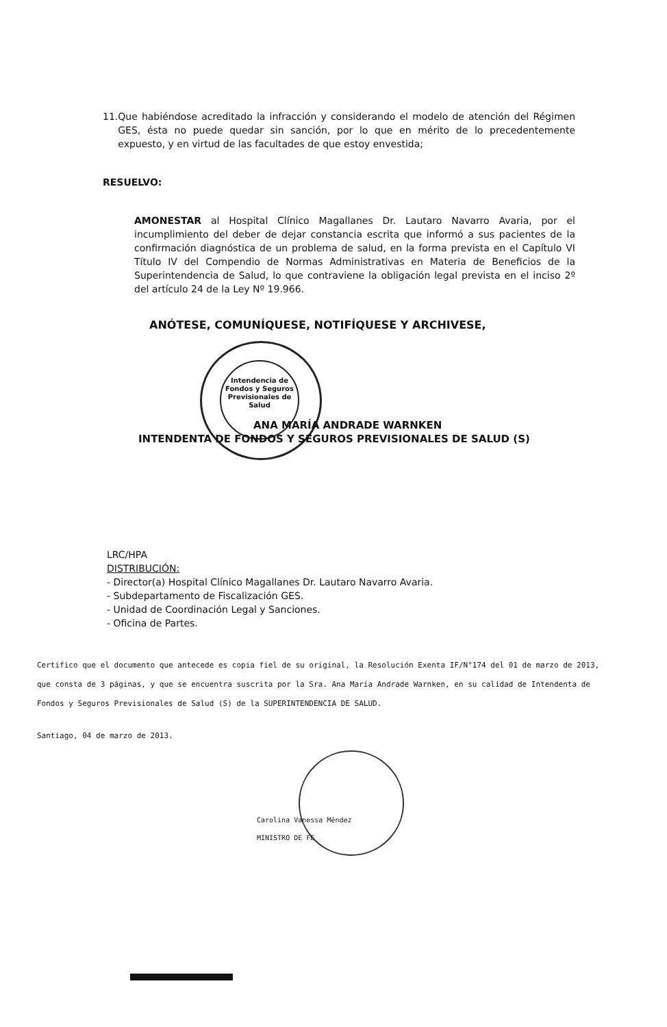11. Que habiéndose acreditado la infracción y considerando el modelo de atención del Régimen GES, ésta no puede quedar sin sanción, por lo que en mérito de lo precedentemente expuesto, y en virtud de las facultades de que estoy envestida;
RESUELVO:
AMONESTAR al Hospital Clínico Magallanes Dr. Lautaro Navarro Avaria, por el incumplimiento del deber de dejar constancia escrita que informó a sus pacientes de la confirmación diagnóstica de un problema de salud, en la forma prevista en el Capítulo VI Título IV del Compendio de Normas Administrativas en Materia de Beneficios de la Superintendencia de Salud, lo que contraviene la obligación legal prevista en el inciso 2º del artículo 24 de la Ley Nº 19.966.
ANÓTESE, COMUNÍQUESE, NOTIFÍQUESE Y ARCHIVESE,
Intendencia de Fondos y Seguros Previsionales de Salud
ANA MARÍA ANDRADE WARNKEN
INTENDENTA DE FONDOS Y SEGUROS PREVISIONALES DE SALUD (S)
LRC/HPA
DISTRIBUCIÓN:
- Director(a) Hospital Clínico Magallanes Dr. Lautaro Navarro Avaria.
- Subdepartamento de Fiscalización GES.
- Unidad de Coordinación Legal y Sanciones.
- Oficina de Partes.
Certifico que el documento que antecede es copia fiel de su original, la Resolución Exenta IF/N°174 del 01 de marzo de 2013, que consta de 3 páginas, y que se encuentra suscrita por la Sra. Ana María Andrade Warnken, en su calidad de Intendenta de Fondos y Seguros Previsionales de Salud (S) de la SUPERINTENDENCIA DE SALUD.
Santiago, 04 de marzo de 2013.
Carolina Vanessa Méndez
MINISTRO DE FE